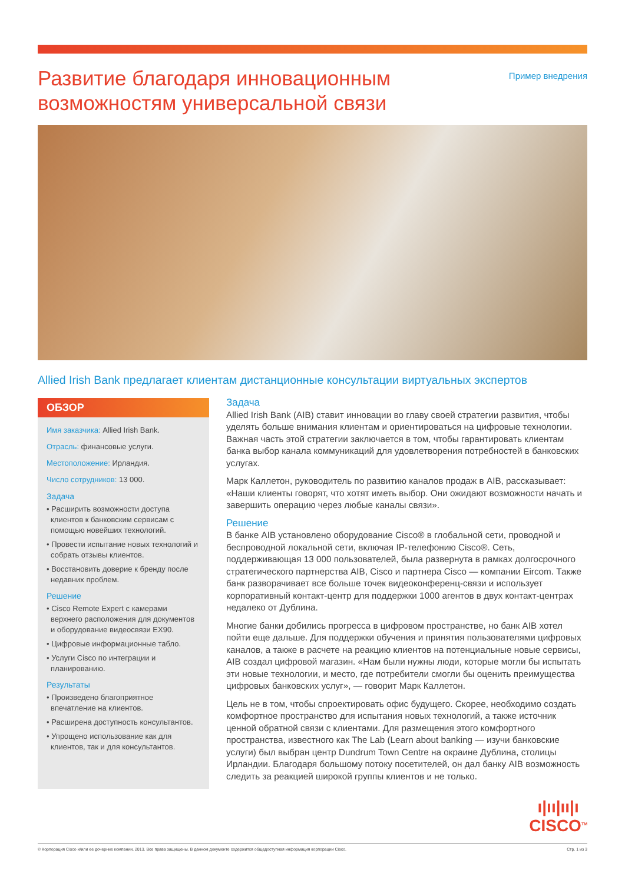Развитие благодаря инновационным
возможностям универсальной связи
Пример внедрения
Allied Irish Bank предлагает клиентам дистанционные консультации виртуальных экспертов
ОБЗОР
Имя заказчика: Allied Irish Bank.
Отрасль: финансовые услуги.
Местоположение: Ирландия.
Число сотрудников: 13 000.
Задача
• Расширить возможности доступа клиентов к банковским сервисам с помощью новейших технологий.
• Провести испытание новых технологий и собрать отзывы клиентов.
• Восстановить доверие к бренду после недавних проблем.
Решение
• Cisco Remote Expert с камерами верхнего расположения для документов и оборудование видеосвязи EX90.
• Цифровые информационные табло.
• Услуги Cisco по интеграции и планированию.
Результаты
• Произведено благоприятное впечатление на клиентов.
• Расширена доступность консультантов.
• Упрощено использование как для клиентов, так и для консультантов.
Задача
Allied Irish Bank (AIB) ставит инновации во главу своей стратегии развития, чтобы уделять больше внимания клиентам и ориентироваться на цифровые технологии. Важная часть этой стратегии заключается в том, чтобы гарантировать клиентам банка выбор канала коммуникаций для удовлетворения потребностей в банковских услугах.
Марк Каллетон, руководитель по развитию каналов продаж в AIB, рассказывает: «Наши клиенты говорят, что хотят иметь выбор. Они ожидают возможности начать и завершить операцию через любые каналы связи».
Решение
В банке AIB установлено оборудование Cisco® в глобальной сети, проводной и беспроводной локальной сети, включая IP-телефонию Cisco®. Сеть, поддерживающая 13 000 пользователей, была развернута в рамках долгосрочного стратегического партнерства AIB, Cisco и партнера Cisco — компании Eircom. Также банк разворачивает все больше точек видеоконференц-связи и использует корпоративный контакт-центр для поддержки 1000 агентов в двух контакт-центрах недалеко от Дублина.
Многие банки добились прогресса в цифровом пространстве, но банк AIB хотел пойти еще дальше. Для поддержки обучения и принятия пользователями цифровых каналов, а также в расчете на реакцию клиентов на потенциальные новые сервисы, AIB создал цифровой магазин. «Нам были нужны люди, которые могли бы испытать эти новые технологии, и место, где потребители смогли бы оценить преимущества цифровых банковских услуг», — говорит Марк Каллетон.
Цель не в том, чтобы спроектировать офис будущего. Скорее, необходимо создать комфортное пространство для испытания новых технологий, а также источник ценной обратной связи с клиентами. Для размещения этого комфортного пространства, известного как The Lab (Learn about banking — изучи банковские услуги) был выбран центр Dundrum Town Centre на окраине Дублина, столицы Ирландии. Благодаря большому потоку посетителей, он дал банку AIB возможность следить за реакцией широкой группы клиентов и не только.
ı|ıı|ıı|ı
CISCO<sup>TM</sup>
© Корпорация Cisco и/или ее дочерние компании, 2013. Все права защищены. В данном документе содержится общедоступная информация корпорации Cisco. Стр. 1 из 3